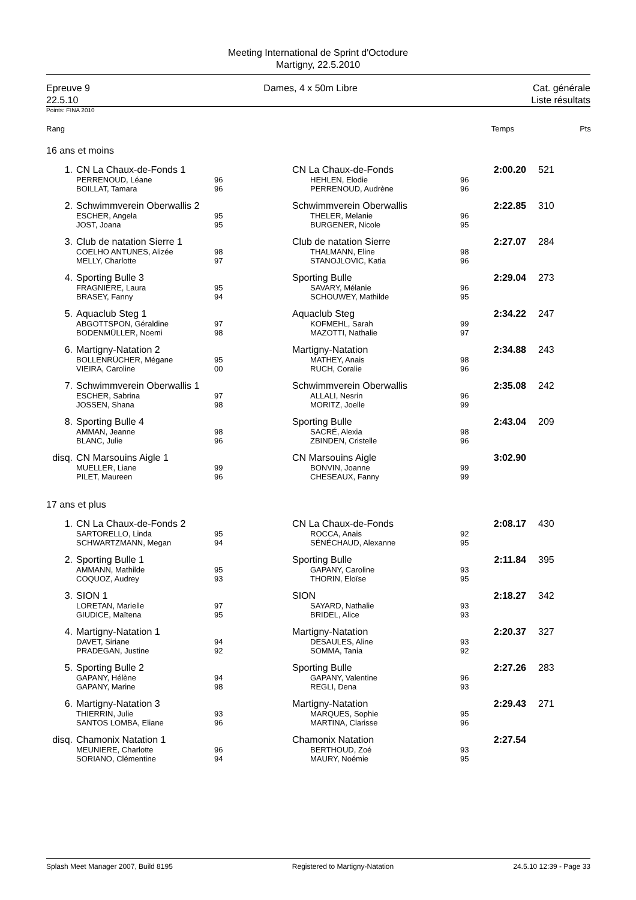Meeting International de Sprint d'Octodure
Martigny, 22.5.2010
Epreuve 9
22.5.10
Dames, 4 x 50m Libre Cat. générale
Liste résultats
Points: FINA 2010
| Rang | | | | | Temps | Pts |
| 16 ans et moins | | | | | | |
| 1. | CN La Chaux-de-Fonds 1 | | CN La Chaux-de-Fonds | | 2:00.20 | 521 |
| | PERRENOUD, Léane BOILLAT, Tamara | 96 96 | HEHLEN, Elodie PERRENOUD, Audrène | 96 96 | | |
| 2. | Schwimmverein Oberwallis 2 | | Schwimmverein Oberwallis | | 2:22.85 | 310 |
| | ESCHER, Angela JOST, Joana | 95 95 | THELER, Melanie BURGENER, Nicole | 96 95 | | |
| 3. | Club de natation Sierre 1 | | Club de natation Sierre | | 2:27.07 | 284 |
| | COELHO ANTUNES, Alizée MELLY, Charlotte | 98 97 | THALMANN, Eline STANOJLOVIC, Katia | 98 96 | | |
| 4. | Sporting Bulle 3 | | Sporting Bulle | | 2:29.04 | 273 |
| | FRAGNIÈRE, Laura BRASEY, Fanny | 95 94 | SAVARY, Mélanie SCHOUWEY, Mathilde | 96 95 | | |
| 5. | Aquaclub Steg 1 | | Aquaclub Steg | | 2:34.22 | 247 |
| | ABGOTTSPON, Géraldine BODENMÜLLER, Noemi | 97 98 | KOFMEHL, Sarah MAZOTTI, Nathalie | 99 97 | | |
| 6. | Martigny-Natation 2 | | Martigny-Natation | | 2:34.88 | 243 |
| | BOLLENRÜCHER, Mégane VIEIRA, Caroline | 95 00 | MATHEY, Anais RUCH, Coralie | 98 96 | | |
| 7. | Schwimmverein Oberwallis 1 | | Schwimmverein Oberwallis | | 2:35.08 | 242 |
| | ESCHER, Sabrina JOSSEN, Shana | 97 98 | ALLALI, Nesrin MORITZ, Joelle | 96 99 | | |
| 8. | Sporting Bulle 4 | | Sporting Bulle | | 2:43.04 | 209 |
| | AMMAN, Jeanne BLANC, Julie | 98 96 | SACRÉ, Alexia ZBINDEN, Cristelle | 98 96 | | |
| disq. | CN Marsouins Aigle 1 | | CN Marsouins Aigle | | 3:02.90 | |
| | MUELLER, Liane PILET, Maureen | 99 96 | BONVIN, Joanne CHESEAUX, Fanny | 99 99 | | |
| 17 ans et plus | | | | | | |
| 1. | CN La Chaux-de-Fonds 2 | | CN La Chaux-de-Fonds | | 2:08.17 | 430 |
| | SARTORELLO, Linda SCHWARTZMANN, Megan | 95 94 | ROCCA, Anais SÉNÉCHAUD, Alexanne | 92 95 | | |
| 2. | Sporting Bulle 1 | | Sporting Bulle | | 2:11.84 | 395 |
| | AMMANN, Mathilde COQUOZ, Audrey | 95 93 | GAPANY, Caroline THORIN, Eloïse | 93 95 | | |
| 3. | SION 1 | | SION | | 2:18.27 | 342 |
| | LORETAN, Marielle GIUDICE, Maïtena | 97 95 | SAYARD, Nathalie BRIDEL, Alice | 93 93 | | |
| 4. | Martigny-Natation 1 | | Martigny-Natation | | 2:20.37 | 327 |
| | DAVET, Siriane PRADEGAN, Justine | 94 92 | DESAULES, Aline SOMMA, Tania | 93 92 | | |
| 5. | Sporting Bulle 2 | | Sporting Bulle | | 2:27.26 | 283 |
| | GAPANY, Hélène GAPANY, Marine | 94 98 | GAPANY, Valentine REGLI, Dena | 96 93 | | |
| 6. | Martigny-Natation 3 | | Martigny-Natation | | 2:29.43 | 271 |
| | THIERRIN, Julie SANTOS LOMBA, Eliane | 93 96 | MARQUES, Sophie MARTINA, Clarisse | 95 96 | | |
| disq. | Chamonix Natation 1 | | Chamonix Natation | | 2:27.54 | |
| | MEUNIERE, Charlotte SORIANO, Clémentine | 96 94 | BERTHOUD, Zoé MAURY, Noémie | 93 95 | | |
Splash Meet Manager 2007, Build 8195 Registered to Martigny-Natation 24.5.10 12:39 - Page 33